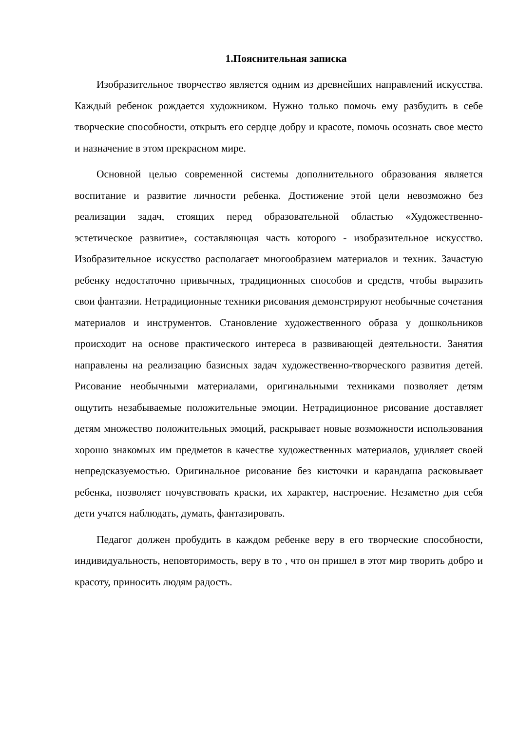1.Пояснительная записка
Изобразительное творчество является одним из древнейших направлений искусства. Каждый ребенок рождается художником. Нужно только помочь ему разбудить в себе творческие способности, открыть его сердце добру и красоте, помочь осознать свое место и назначение в этом прекрасном мире.
Основной целью современной системы дополнительного образования является воспитание и развитие личности ребенка. Достижение этой цели невозможно без реализации задач, стоящих перед образовательной областью «Художественно-эстетическое развитие», составляющая часть которого - изобразительное искусство. Изобразительное искусство располагает многообразием материалов и техник. Зачастую ребенку недостаточно привычных, традиционных способов и средств, чтобы выразить свои фантазии. Нетрадиционные техники рисования демонстрируют необычные сочетания материалов и инструментов. Становление художественного образа у дошкольников происходит на основе практического интереса в развивающей деятельности. Занятия направлены на реализацию базисных задач художественно-творческого развития детей. Рисование необычными материалами, оригинальными техниками позволяет детям ощутить незабываемые положительные эмоции. Нетрадиционное рисование доставляет детям множество положительных эмоций, раскрывает новые возможности использования хорошо знакомых им предметов в качестве художественных материалов, удивляет своей непредсказуемостью. Оригинальное рисование без кисточки и карандаша расковывает ребенка, позволяет почувствовать краски, их характер, настроение. Незаметно для себя дети учатся наблюдать, думать, фантазировать.
Педагог должен пробудить в каждом ребенке веру в его творческие способности, индивидуальность, неповторимость, веру в то , что он пришел в этот мир творить добро и красоту, приносить людям радость.